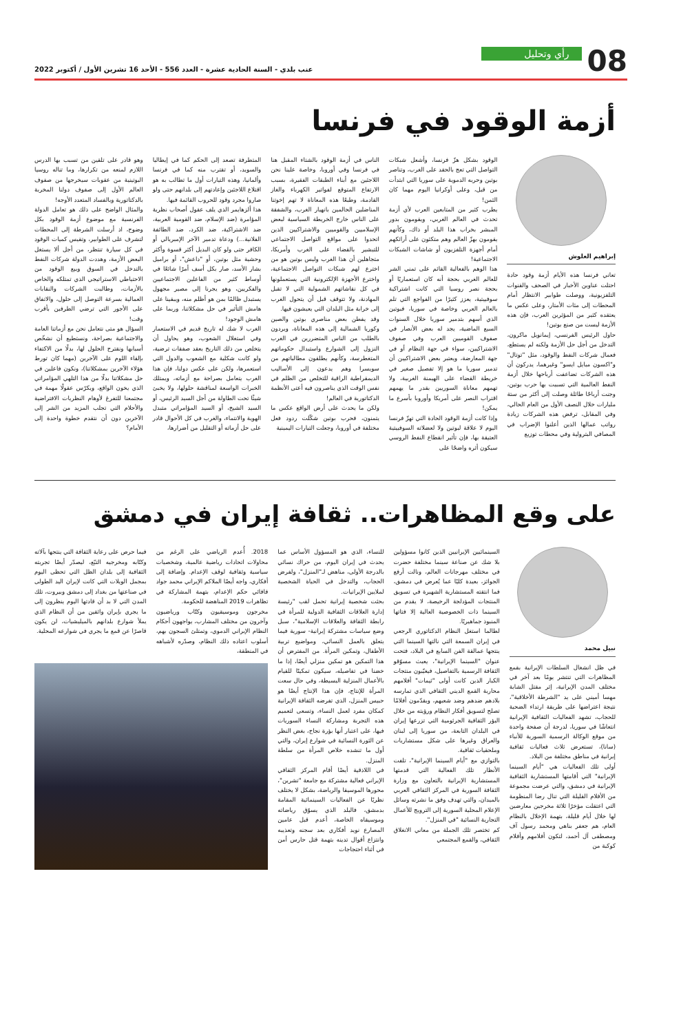08
رأي وتحليل
عنب بلدي - السنة الحادية عشرة - العدد 556 - الأحد 16 تشرين الأول / أكتوبر 2022
أزمة الوقود في فرنسا
إبراهيم العلوش
تعاني فرنسا هذه الأيام أزمة وقود حادة احتلت عناوين الأخبار في الصحف والقنوات التلفزيونية، ووصلت طوابير الانتظار أمام المحطات إلى مئات الأمتار، وعلى عكس ما يعتقده كثير من المؤثرين العرب، فإن هذه الأزمة ليست من صنع بوتين!
حاول الرئيس الفرنسي، إيمانويل ماكرون، التدخل من أجل حل الأزمة ولكنه لم يستطع، فعمال شركات النفط والوقود، مثل "توتال" و"اكسون مبايل ايسو" وغيرهما، يدركون أن هذه الشركات تضاعفت أرباحها خلال أزمة النفط العالمية التي تسببت بها حرب بوتين، وجنت أرباحًا طائلة وصلت إلى أكثر من ستة مليارات خلال النصف الأول من العام الحالي، وفي المقابل، ترفض هذه الشركات زيادة رواتب عمالها الذين أعلنوا الإضراب في المصافي البترولية وفي محطات توزيع
الوقود بشكل هزّ فرنسا، وأشعل شبكات التواصل التي تعج بالحقد على الغرب، وتناصر بوتين وحربه الدموية على سوريا التي ابتدأت من قبل، وعلى أوكرانيا اليوم مهما كان الثمن!
يطرب كثير من المتابعين العرب لأي أزمة تحدث في العالم الغربي، ويقومون بدور المبشر بخراب هذا البلد أو ذاك، وكأنهم يقومون بهزّ العالم وهم متكئون على أرائكهم أمام أجهزة التلفزيون أو شاشات الشبكات الاجتماعية!
هذا الوهم بالفعالية القائم على تمني الشر للعالم الغربي بحجة أنه كان استعماريًا أو بحجة نصر روسيا التي كانت اشتراكية سوفييتية، يعزز كثيرًا من الفواجع التي تلم بالعالم العربي وخاصة في سوريا، فبوتين الذي أسهم بتدمير سوريا خلال السنوات السبع الماضية، يجد له بعض الأنصار في صفوف القوميين العرب وفي صفوف الاشتراكيين، سواء في جهة النظام أو في جهة المعارضة، ويعتبر بعض الاشتراكيين أن تدمير سوريا ما هو إلا تفصيل صغير في خريطة القضاء على الهيمنة الغربية، ولا تهمهم معاناة السوريين بقدر ما يهمهم اقتراب النصر على أمريكا وأوروبا بأسرع ما يمكن!
وإذا كانت أزمة الوقود الحادة التي تهزّ فرنسا اليوم لا علاقة لبوتين ولا لعضلاته السوفييتية العتيقة بها، فإن تأثير انقطاع النفط الروسي سيكون أثره واضحًا على
الناس في أزمة الوقود بالشتاء المقبل هنا في فرنسا وفي أوروبا، وخاصة علينا نحن اللاجئين مع أبناء الطبقات الفقيرة، بسبب الارتفاع المتوقع لفواتير الكهرباء والغاز القادمة، وطبعًا هذه المعاناة لا تهم إخوتنا المناضلين الحالمين بانهيار الغرب، والشفقة على الناس خارج الخريطة السياسية لبعض الإسلاميين والقوميين والاشتراكيين الذين اتحدوا على مواقع التواصل الاجتماعي للتبشير بالقضاء على الغرب وأمريكا، متجاهلين أن هذا الغرب وليس بوتين هو من اخترع لهم شبكات التواصل الاجتماعية، واخترع الأجهزة الإلكترونية التي يستعملونها في كل نقاشاتهم الشمولية التي لا تقبل المهادنة، ولا تتوقف قبل أن يتحول الغرب إلى خرابة مثل البلدان التي يعيشون فيها.
وقد يفطن بعض مناصري بوتين والصين وكوريا الشمالية إلى هذه المعاناة، ويردون بالطلب من الناس المتضررين في الغرب النزول إلى الشوارع واستبدال حكوماتهم المتغطرسة، وكأنهم يطلقون مطالباتهم من سويسرا وهم يدعون إلى الأساليب الديمقراطية الراقية للتخلص من الظلم في نفس الوقت الذي يناصرون فيه أعتى الأنظمة الدكتاتورية في العالم!
ولكن ما يحدث على أرض الواقع عكس ما يتمنون، فحرب بوتين شكّلت ردود فعل مختلفة في أوروبا، وجعلت التيارات اليمينية
المتطرفة تصعد إلى الحكم كما في إيطاليا والسويد، أو تقترب منه كما في فرنسا وألمانيا، وهذه التيارات أول ما تطالب به هو اقتلاع اللاجئين وإعادتهم إلى بلدانهم حتى ولو صاروا مجرد وقود للحروب القائمة فيها.
هذا ألزهايمر الذي يلف عقول أصحاب نظرية المؤامرة (ضد الإسلام، ضد القومية العربية، ضد الاشتراكية، ضد الكرد، ضد الطائفة الفلانية...) ودعاة تدمير الآخر الإمبريالي أو الكافر حتى ولو كان البديل أكثر قسوة وأكثر وحشية مثل بوتين، أو "داعش"، أو براميل بشار الأسد، صار بكل أسف أمرًا شائعًا في أوساط كثير من الفاعلين الاجتماعيين والفكريين، وهو يجرنا إلى مصير مجهول يستبدل ظالمًا بمن هو أظلم منه، ويبقينا على هامش التأثير في حل مشكلاتنا، وربما على هامش الوجود!
الغرب لا شك له تاريخ قديم في الاستعمار وفي استغلال الشعوب، وهو يحاول أن يتخلص من ذلك التاريخ بعقد صفقات ترضية، ولو كانت شكلية مع الشعوب والدول التي استعمرها، ولكن على عكس دولنا، فإن هذا الغرب يتعامل بصراحة مع أزماته، ويمتلك الخبرات الواسعة لمناقشة حلولها، ولا يخبئ شيئًا تحت الطاولة من أجل السيد الرئيس، أو السيد الشيخ، أو السيد المؤامراتي متبدل الهوية والانتماء، والغرب في كل الأحوال قادر على حل أزماته أو التقليل من أضرارها،
وهو قادر على تلقين من تسبب بها الدرس اللازم لمنعه من تكرارها، وما تناله روسيا البوتينية من عقوبات سيخرجها من صفوف العالم الأول إلى صفوف دولنا المخربة بالدكتاتورية وبالفساد المتعدد الأوجه!
والمثال الواضح على ذلك هو تعامل الدولة الفرنسية مع موضوع أزمة الوقود بكل وضوح، اذ أرسلت الشرطة إلى المحطات لتشرف على الطوابير، وتقيس كميات الوقود في كل سيارة تنتظر، من أجل ألا يستغل البعض الأزمة، وهددت الدولة شركات النفط بالتدخل في السوق وبيع الوقود من الاحتياطي الاستراتيجي الذي تمتلكه والخاص بالأزمات، وطالبت الشركات والنقابات العمالية بسرعة التوصل إلى حلول، والاتفاق على الأجور التي ترضي الطرفين بأقرب وقت!
السؤال هو متى نتعامل نحن مع أزماتنا العامة والاجتماعية بصراحة، ونستطيع أن نشخّص أسبابها ونقترح الحلول لها، بدلًا من الاكتفاء بإلقاء اللوم على الآخرين (مهما كان تورط هؤلاء الآخرين بمشكلاتنا)، ونكون فاعلين في حل مشكلاتنا بدلًا من هذا التلهي المؤامراتي الذي يخون الواقع، ويكرّس عقولًا مهمة في مجتمعنا للتفرغ لأوهام النظريات الافتراضية والأحلام التي تجلب المزيد من الشر إلى الآخرين دون أن نتقدم خطوة واحدة إلى الأمام؟
على وقع المظاهرات.. ثقافة إيران في دمشق
نبيل محمد
في ظل انشغال السلطات الإيرانية بقمع المظاهرات التي تنتشر يومًا بعد آخر في مختلف المدن الإيرانية، إثر مقتل الشابة مهسا أميني على يد "الشرطة الأخلاقية"، نتيجة اعتراضها على طريقة ارتداء الضحية للحجاب، تشهد الفعاليات الثقافية الإيرانية انتعاشًا في سوريا، لدرجة أن صفحة واحدة من موقع الوكالة الرسمية السورية للأنباء (سانا)، تستعرض ثلاث فعاليات ثقافية إيرانية في مناطق مختلفة من البلاد.
أولى تلك الفعاليات هي "أيام السينما الإيرانية" التي أقامتها المستشارية الثقافية الإيرانية في دمشق، والتي عرضت مجموعة من الأفلام القليلة التي تنال رضا المنظومة التي اعتقلت مؤخرًا ثلاثة مخرجين معارضين لها خلال أيام قليلة، بتهمة الإخلال بالنظام العام، هم جعفر بناهي ومحمد رسول آف ومصطفى آل أحمد، لتكون أفلامهم وأفلام كوكبة من
السينمائيين الإيرانيين الذين كانوا مسؤولين بلا شك عن صناعة سينما مختلفة حضرت في مختلف مهرجانات العالم، ونالت أرفع الجوائز، بعيدة كليًا عما يُعرض في دمشق، فما انتقته المستشارية الشهيرة في تسويق المنتجات المؤدلجة الرخيصة، لا يقدم من السينما ذات الخصوصية العالية إلا فتاتها المنبوذ جماهيريًا.
لطالما استغل النظام الدكتاتوري الرجعي في إيران السمعة التي نالتها السينما التي ينتجها عمالقة الفن السابع في البلاد، فتحت عنوان "السينما الإيرانية"، يعبث مسوّقو الثقافة الرسمية بالتفاصيل، فيغيّبون منتجات الكبار الذين كانت أولى "ثيمات" أفلامهم محاربة القمع الديني الثقافي الذي تمارسه بلادهم ضدهم وضد شعبهم، ويقدّمون أفلامًا تصلح لتسويق أفكار النظام ورؤيته من خلال البؤر الثقافية الجرثومية التي تزرعها إيران في البلدان التابعة، من سوريا إلى لبنان والعراق وغيرها على شكل مستشاريات وملحقيات ثقافية.
بالتوازي مع "أيام السينما الإيرانية"، تلفت الأنظار تلك الفعالية التي قدمتها المستشارية الإيرانية بالتعاون مع وزارة الثقافة السورية في المركز الثقافي العربي بالميدان، والتي تهدف وفق ما نشرته وسائل الإعلام المحلية السورية إلى الترويج للأعمال التجارية النسائية "في المنزل".
كم تختصر تلك الجملة من معاني الانغلاق الثقافي، والقمع المجتمعي
للنساء، الذي هو المسؤول الأساس عما يحدث في إيران اليوم، من حراك نسائي بالدرجة الأولى، مناهض لـ"المنزل"، ولفرض الحجاب، والتدخل في الحياة الشخصية لملايين الإيرانيات.
بحثت شخصية إيرانية تحمل لقب "رئيسة إدارة العلاقات الثقافية الدولية للمرأة في رابطة الثقافة والعلاقات الإسلامية"، سبل وضع سياسات مشتركة إيرانية- سورية فيما يتعلق بالعمل النسائي، ومواضيع تربية الأطفال، وتمكين المرأة. من المفترض أن هذا التمكين هو تمكين منزلي أيضًا، إذا ما خضنا في تفاصيله، سيكون تمكينًا للقيام بالأعمال المنزلية البسيطة، وفي حال سعت المرأة للإنتاج، فإن هذا الإنتاج أيضًا هو حبيس المنزل، الذي تفرضه الثقافة الإيرانية كمكان مفرد لعمل النساء، وتسعى لتعميم هذه التجربة ومشاركة النساء السوريات فيها، على اعتبار أنها بؤرة نجاح، بغض النظر عن الثورة النسائية في شوارع إيران، والتي أول ما تنشده خلاص المرأة من سلطة المنزل.
في اللاذقية أيضًا أقام المركز الثقافي الإيراني فعالية مشتركة مع جامعة "تشرين"، محورها الموسيقا والرياضة، بشكل لا يختلف نظريًا عن الفعاليات السينمائية المقامة بدمشق، فالبلد الذي يسوّق رياضاته وموسيقاه الخاصة، أعدم قبل عامين المصارع نويد أفكاري بعد سجنه وتعذيبه وانتزاع أقوال تدينه بتهمة قتل حارس أمن في أثناء احتجاجات
2018. أُعدم الرياضي على الرغم من محاولات اتحادات رياضية عالمية، وشخصيات سياسية وثقافية لوقف الإعدام. وإضافة إلى أفكاري، واجه أيضًا الملاكم الإيراني محمد جواد فافائي حكم الإعدام، بتهمة المشاركة في تظاهرات 2019 المناهضة للحكومة.
مخرجون وموسيقيون وكتّاب ورياضيون وآخرون من مختلف المشارب، يواجهون أحكام النظام الإيراني الدموي، وتمتلئ السجون بهم، أسلوب اعتاده ذلك النظام، وصدّره لأشباهه في المنطقة،
فيما حرص على رعاية الثقافة التي ينتجها بآلاته وكتّابه ومخرجيه التبّع، ليصدّر أيضًا تجربته الثقافية إلى بلدان الظل التي تحظى اليوم بمجمل الويلات التي كانت لإيران اليد الطولى في صناعتها من بغداد إلى دمشق وبيروت، تلك المدن التي لا بد أن قادتها اليوم ينظرون إلى ما يجري بإيران واثقين من أن النظام الذي يملأ شوارع بلدانهم بالميليشيات، لن يكون قاصرًا عن قمع ما يجري في شوارعه المحلية.